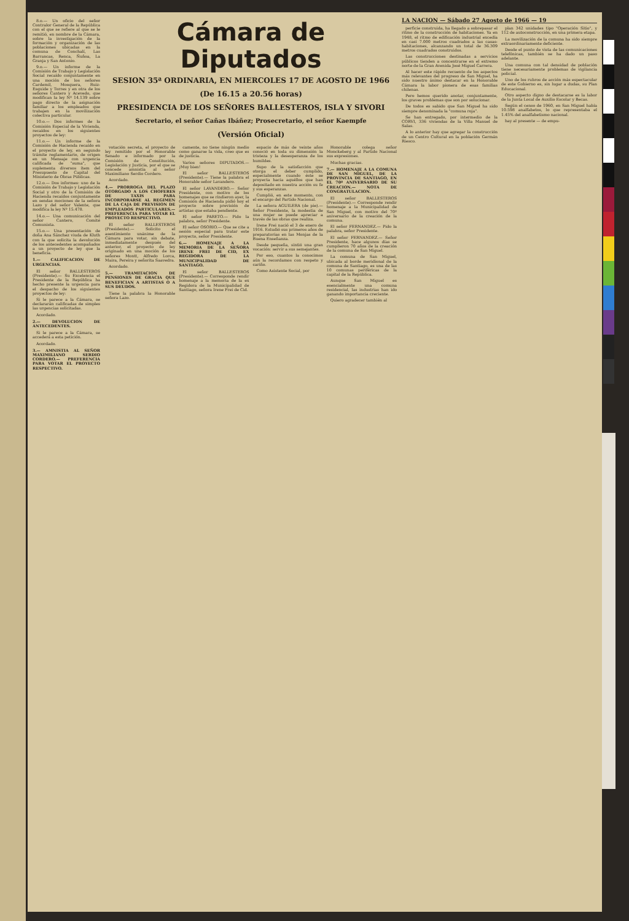8.o.— Un oficio del señor Contralor General de la República con el que se refiere al que se le remitió, en nombre de la Cámara, sobre la investigación de la formación y organización de las poblaciones ubicadas en la comuna de Conchalí, Las Barrancas, Renca, Ñuñoa, La Granja y San Antonio.
9.o.— Un informe de la Comisión de Trabajo y Legislación Social recaído conjuntamente en una moción de los señores Cardemil, Mosquera, Ruiz-Esquide y Torres y en otra de los señores Cantero y Acevedo, que modifican la ley Nº 14.139 sobre pago directo de la asignación familiar a los empleados que trabajen en la movilización colectiva particular.
10.o.— Dos informes de la Comisión Especial de la Vivienda, recaídos en los siguientes proyectos de ley:
11.o.— Un informe de la Comisión de Hacienda recaído en el proyecto de ley, en segundo trámite reglamentario, de origen en un Mensaje con urgencia calificada de "suma", que suplementa diversos ítem del Presupuesto de Capital del Ministerio de Obras Públicas.
12.o.— Dos informes: uno de la Comisión de Trabajo y Legislación Social y otro de la Comisión de Hacienda recaídos conjuntamente en sendas mociones de la señora Lazo y del señor Valente, que modifica la ley Nº 15.478.
14.o.— Una comunicación del señor Cantero, Comité Comunista.
15.o.— Una presentación de doña Ana Sánchez viuda de Kluth con la que solicita la devolución de los antecedentes acompañados a un proyecto de ley que la beneficia.
1.— CALIFICACION DE URGENCIAS.
El señor BALLESTEROS (Presidente).— Su Excelencia el Presidente de la República ha hecho presente la urgencia para el despacho de los siguientes proyectos de ley:
Si le parece a la Cámara, se declararán calificadas de simples las urgencias solicitadas.
Acordado.
2.— DEVOLUCION DE ANTECEDENTES.
Si le parece a la Cámara, se accederá a esta petición.
Acordado.
3.— AMNISTIA AL SEÑOR MAXIMILIANO SERDIO CORDERO.— PREFERENCIA PARA VOTAR EL PROYECTO RESPECTIVO.
Cámara de Diputados
SESION 35ª ORDINARIA, EN MIERCOLES 17 DE AGOSTO DE 1966
(De 16.15 a 20.56 horas)
PRESIDENCIA DE LOS SEÑORES BALLESTEROS, ISLA Y SIVORI
Secretario, el señor Cañas Ibáñez; Prosecretario, el señor Kaempfe
(Versión Oficial)
votación secreta, el proyecto de ley remitido por el Honorable Senado e informado por la Comisión de Constitución, Legislación y Justicia, por el que se concede amnistía al señor Maximiliano Serdio Cordero.
Acordado.
4.— PRORROGA DEL PLAZO OTORGADO A LOS CHOFERES DE TAXIS PARA INCORPORARSE AL REGIMEN DE LA CAJA DE PREVISION DE EMPLEADOS PARTICULARES.— PREFERENCIA PARA VOTAR EL PROYECTO RESPECTIVO.
El señor BALLESTEROS (Presidente).— Solicito el asentimiento unánime de la Cámara para votar, sin debate, inmediatamente después del anterior, el proyecto de ley originado en una moción de los señores Montt, Alfredo Lorca, Maira, Pereira y señorita Saavedra.
Acordado.
5.— TRAMITACION DE PENSIONES DE GRACIA QUE BENEFICIAN A ARTISTAS O A SUS DEUDOS.
Tiene la palabra la Honorable señora Lazo.
camente, no tiene ningún medio como ganarse la vida, creo que es de justicia.
Varios señores DIPUTADOS.— ¡Muy bien!
El señor BALLESTEROS (Presidente).— Tiene la palabra el Honorable señor Lavandero.
El señor LAVANDERO.— Señor Presidente, con motivo de los homenajes que se rindieron ayer, la Comisión de Hacienda pidió hoy el proyecto sobre previsión de artistas que estaba pendiente.
El señor PARETO.— Pido la palabra, señor Presidente.
El señor OSORIO.— Que se cite a sesión especial para tratar este proyecto, señor Presidente.
6.— HOMENAJE A LA MEMORIA DE LA SEÑORA IRENE FREI DE CID, EX REGIDORA DE LA MUNICIPALIDAD DE SANTIAGO.
El señor BALLESTEROS (Presidente).— Corresponde rendir homenaje a la memoria de la ex Regidora de la Municipalidad de Santiago, señora Irene Frei de Cid.
espacio de más de veinte años conoció en toda su dimensión la tristeza y la desesperanza de los humildes.
Supo de la satisfacción que otorga el deber cumplido, especialmente cuando éste se proyecta hacia aquéllos que han depositado en nuestra acción su fe y sus esperanzas.
Cumplió, en este momento, con el encargo del Partido Nacional.
La señora AGUILERA (de pie).— Señor Presidente, la modestia de una mujer se puede apreciar a través de las obras que realiza.
Irene Frei nació el 3 de enero de 1916. Estudió sus primeros años de preparatorias en las Monjas de la Buena Enseñanza.
Desde pequeña, sintió una gran vocación: servir a sus semejantes.
Por eso, cuantos la conocimos aún la recordamos con respeto y cariño.
Como Asistente Social, por
Honorable colega señor Monckeberg y al Partido Nacional sus expresiones.
Muchas gracias.
7.— HOMENAJE A LA COMUNA DE SAN MIGUEL, DE LA PROVINCIA DE SANTIAGO, EN EL 70º ANIVERSARIO DE SU CREACION.— NOTA DE CONGRATULACION.
El señor BALLESTEROS (Presidente).— Corresponde rendir homenaje a la Municipalidad de San Miguel, con motivo del 70º aniversario de la creación de la comuna.
El señor FERNANDEZ.— Pido la palabra, señor Presidente.
El señor FERNANDEZ.— Señor Presidente, hace algunos días se cumplieron 70 años de la creación de la comuna de San Miguel.
La comuna de San Miguel, ubicada al borde meridional de la comuna de Santiago, es una de las 10 comunas periféricas de la capital de la República.
Aunque San Miguel es esencialmente una comuna residencial, las industrias han ido ganando importancia creciente.
Quiero agradecer también al
LA NACION — Sábado 27 Agosto de 1966 — 19
perficie construida, ha llegado a sobrepasar el ritmo de la construcción de habitaciones. Ya en 1948, el ritmo de edificación industrial excedía en casi 7.000 metros cuadrados a las casas-habitaciones, alcanzando un total de 36.309 metros cuadrados construidos.
Las construcciones destinadas a servicios públicos tienden a concentrarse en el extremo norte de la Gran Avenida José Miguel Carrera.
Al hacer este rápido recuento de los aspectos más relevantes del progreso de San Miguel, ha sido nuestro ánimo destacar en la Honorable Cámara la labor pionera de esas familias chilenas.
Pero hemos querido anotar, conjuntamente, los graves problemas que son por solucionar.
De todos es sabido que San Miguel ha sido siempre denominada la "comuna roja".
Se han entregado, por intermedio de la CORVI, 336 viviendas de la Villa Manuel de Salas.
A lo anterior hay que agregar la construcción de un Centro Cultural en la población Germán Riesco.
plan 342 unidades tipo "Operación Sitio", y 112 de autoconstrucción, en una primera etapa.
La movilización de la comuna ha sido siempre extraordinariamente deficiente.
Desde el punto de vista de las comunicaciones telefónicas, también se ha dado un paso adelante.
Una comuna con tal densidad de población tiene necesariamente problemas de vigilancia policial.
Uno de los rubros de acción más espectacular de este Gobierno es, sin lugar a dudas, su Plan Educacional.
Otro aspecto digno de destacarse es la labor de la Junta Local de Auxilio Escolar y Becas.
Según el censo de 1960, en San Miguel había 10.598 analfabetos, lo que representaba el 1.45% del analfabetismo nacional.
hay al presente — de empu-